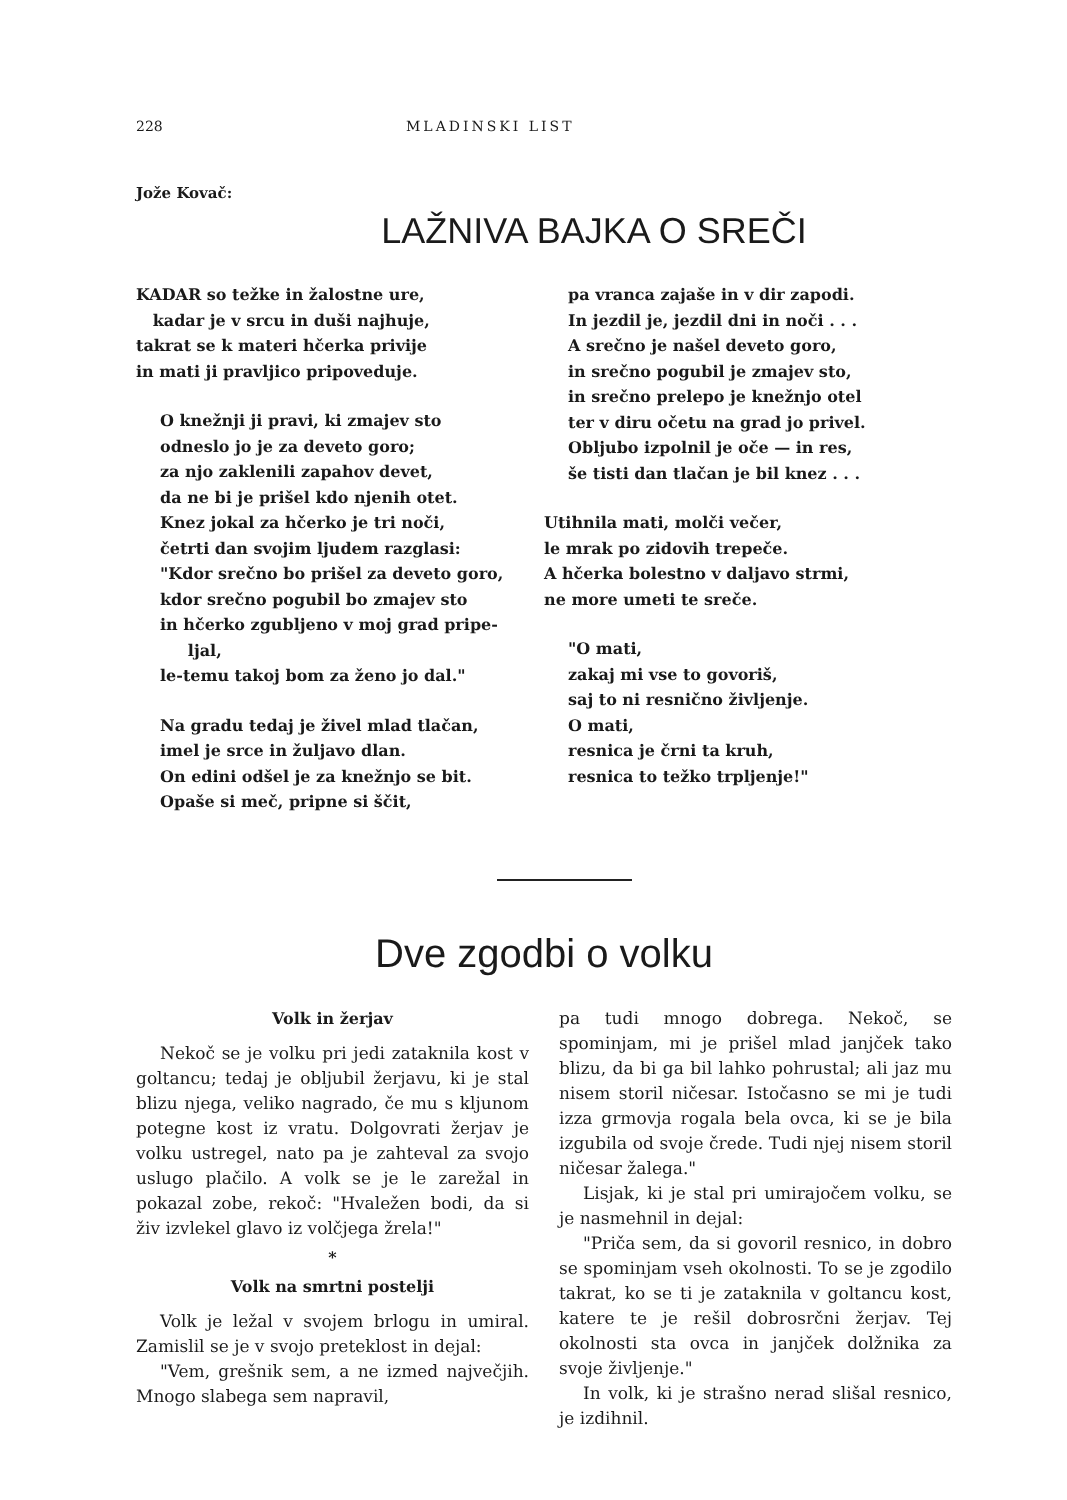228 MLADINSKI LIST
Jože Kovač:
LAŽNIVA BAJKA O SREČI
KADAR so težke in žalostne ure,
kadar je v srcu in duši najhuje,
takrat se k materi hčerka privije
in mati ji pravljico pripoveduje.
O knežnji ji pravi, ki zmajev sto
odneslo jo je za deveto goro;
za njo zaklenili zapahov devet,
da ne bi je prišel kdo njenih otet.
Knez jokal za hčerko je tri noči,
četrti dan svojim ljudem razglasi:
"Kdor srečno bo prišel za deveto goro,
kdor srečno pogubil bo zmajev sto
in hčerko zgubljeno v moj grad pripe-
ljal,
le-temu takoj bom za ženo jo dal."
Na gradu tedaj je živel mlad tlačan,
imel je srce in žuljavo dlan.
On edini odšel je za knežnjo se bit.
Opaše si meč, pripne si ščit,
pa vranca zajaše in v dir zapodi.
In jezdil je, jezdil dni in noči . . .
A srečno je našel deveto goro,
in srečno pogubil je zmajev sto,
in srečno prelepo je knežnjo otel
ter v diru očetu na grad jo privel.
Obljubo izpolnil je oče — in res,
še tisti dan tlačan je bil knez . . .
Utihnila mati, molči večer,
le mrak po zidovih trepeče.
A hčerka bolestno v daljavo strmi,
ne more umeti te sreče.
"O mati,
zakaj mi vse to govoriš,
saj to ni resnično življenje.
O mati,
resnica je črni ta kruh,
resnica to težko trpljenje!"
Dve zgodbi o volku
Volk in žerjav
Nekoč se je volku pri jedi zataknila kost v goltancu; tedaj je obljubil žerjavu, ki je stal blizu njega, veliko nagrado, če mu s kljunom potegne kost iz vratu. Dolgovrati žerjav je volku ustregel, nato pa je zahteval za svojo uslugo plačilo. A volk se je le zarežal in pokazal zobe, rekoč: "Hvaležen bodi, da si živ izvlekel glavo iz volčjega žrela!"
*
Volk na smrtni postelji
Volk je ležal v svojem brlogu in umiral. Zamislil se je v svojo preteklost in dejal:
"Vem, grešnik sem, a ne izmed največjih. Mnogo slabega sem napravil,
pa tudi mnogo dobrega. Nekoč, se spominjam, mi je prišel mlad janjček tako blizu, da bi ga bil lahko pohrustal; ali jaz mu nisem storil ničesar. Istočasno se mi je tudi izza grmovja rogala bela ovca, ki se je bila izgubila od svoje črede. Tudi njej nisem storil ničesar žalega."
Lisjak, ki je stal pri umirajočem volku, se je nasmehnil in dejal:
"Priča sem, da si govoril resnico, in dobro se spominjam vseh okolnosti. To se je zgodilo takrat, ko se ti je zataknila v goltancu kost, katere te je rešil dobrosrčni žerjav. Tej okolnosti sta ovca in janjček dolžnika za svoje življenje."
In volk, ki je strašno nerad slišal resnico, je izdihnil.